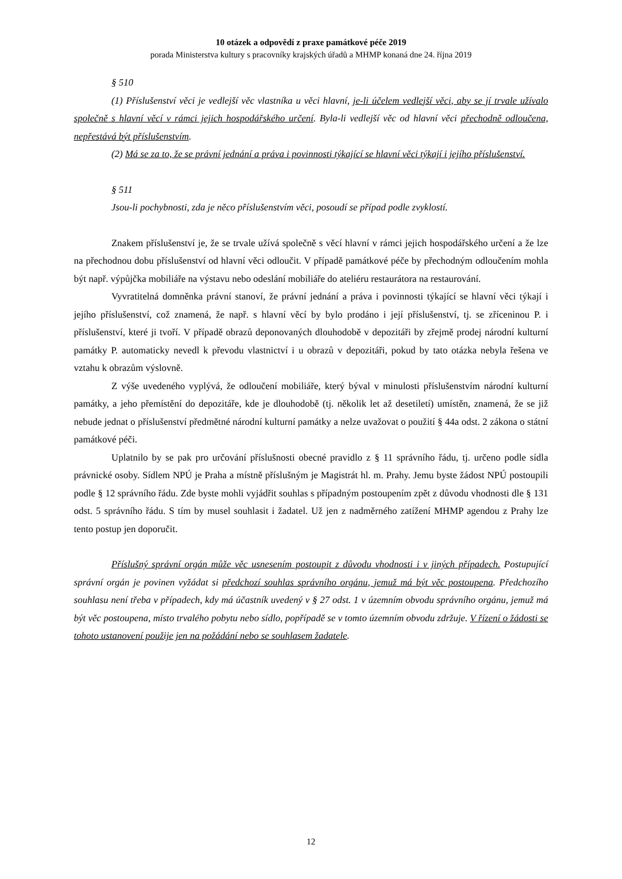10 otázek a odpovědí z praxe památkové péče 2019
porada Ministerstva kultury s pracovníky krajských úřadů a MHMP konaná dne 24. října 2019
§ 510
(1) Příslušenství věci je vedlejší věc vlastníka u věci hlavní, je-li účelem vedlejší věci, aby se jí trvale užívalo společně s hlavní věcí v rámci jejich hospodářského určení. Byla-li vedlejší věc od hlavní věci přechodně odloučena, nepřestává být příslušenstvím.
(2) Má se za to, že se právní jednání a práva i povinnosti týkající se hlavní věci týkají i jejího příslušenství.
§ 511
Jsou-li pochybnosti, zda je něco příslušenstvím věci, posoudí se případ podle zvyklostí.
Znakem příslušenství je, že se trvale užívá společně s věcí hlavní v rámci jejich hospodářského určení a že lze na přechodnou dobu příslušenství od hlavní věci odloučit. V případě památkové péče by přechodným odloučením mohla být např. výpůjčka mobiliáře na výstavu nebo odeslání mobiliáře do ateliéru restaurátora na restaurování.
Vyvratitelná domněnka právní stanoví, že právní jednání a práva i povinnosti týkající se hlavní věci týkají i jejího příslušenství, což znamená, že např. s hlavní věcí by bylo prodáno i její příslušenství, tj. se zříceninou P. i příslušenství, které ji tvoří. V případě obrazů deponovaných dlouhodobě v depozitáři by zřejmě prodej národní kulturní památky P. automaticky nevedl k převodu vlastnictví i u obrazů v depozitáři, pokud by tato otázka nebyla řešena ve vztahu k obrazům výslovně.
Z výše uvedeného vyplývá, že odloučení mobiliáře, který býval v minulosti příslušenstvím národní kulturní památky, a jeho přemístění do depozitáře, kde je dlouhodobě (tj. několik let až desetiletí) umístěn, znamená, že se již nebude jednat o příslušenství předmětné národní kulturní památky a nelze uvažovat o použití § 44a odst. 2 zákona o státní památkové péči.
Uplatnilo by se pak pro určování příslušnosti obecné pravidlo z § 11 správního řádu, tj. určeno podle sídla právnické osoby. Sídlem NPÚ je Praha a místně příslušným je Magistrát hl. m. Prahy. Jemu byste žádost NPÚ postoupili podle § 12 správního řádu. Zde byste mohli vyjádřit souhlas s případným postoupením zpět z důvodu vhodnosti dle § 131 odst. 5 správního řádu. S tím by musel souhlasit i žadatel. Už jen z nadměrného zatížení MHMP agendou z Prahy lze tento postup jen doporučit.
Příslušný správní orgán může věc usnesením postoupit z důvodu vhodnosti i v jiných případech. Postupující správní orgán je povinen vyžádat si předchozí souhlas správního orgánu, jemuž má být věc postoupena. Předchozího souhlasu není třeba v případech, kdy má účastník uvedený v § 27 odst. 1 v územním obvodu správního orgánu, jemuž má být věc postoupena, místo trvalého pobytu nebo sídlo, popřípadě se v tomto územním obvodu zdržuje. V řízení o žádosti se tohoto ustanovení použije jen na požádání nebo se souhlasem žadatele.
12